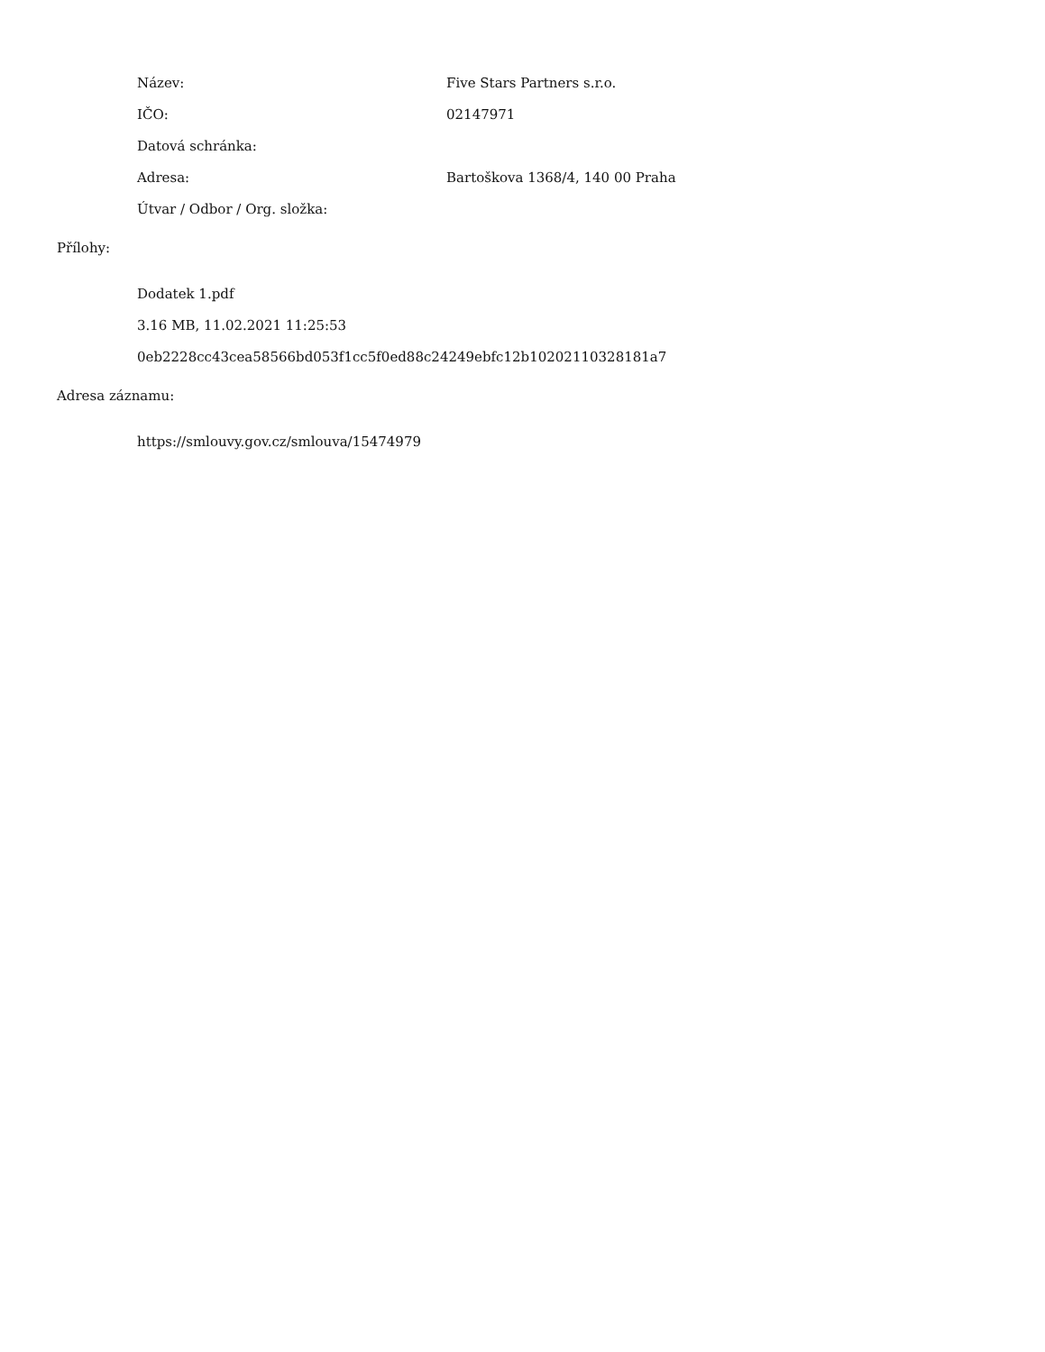Název: Five Stars Partners s.r.o.
IČO: 02147971
Datová schránka:
Adresa:
Bartoškova 1368/4, 140 00 Praha
Útvar / Odbor / Org. složka:
Přílohy:
Dodatek 1.pdf
3.16 MB, 11.02.2021 11:25:53
0eb2228cc43cea58566bd053f1cc5f0ed88c24249ebfc12b10202110328181a7
Adresa záznamu:
https://smlouvy.gov.cz/smlouva/15474979